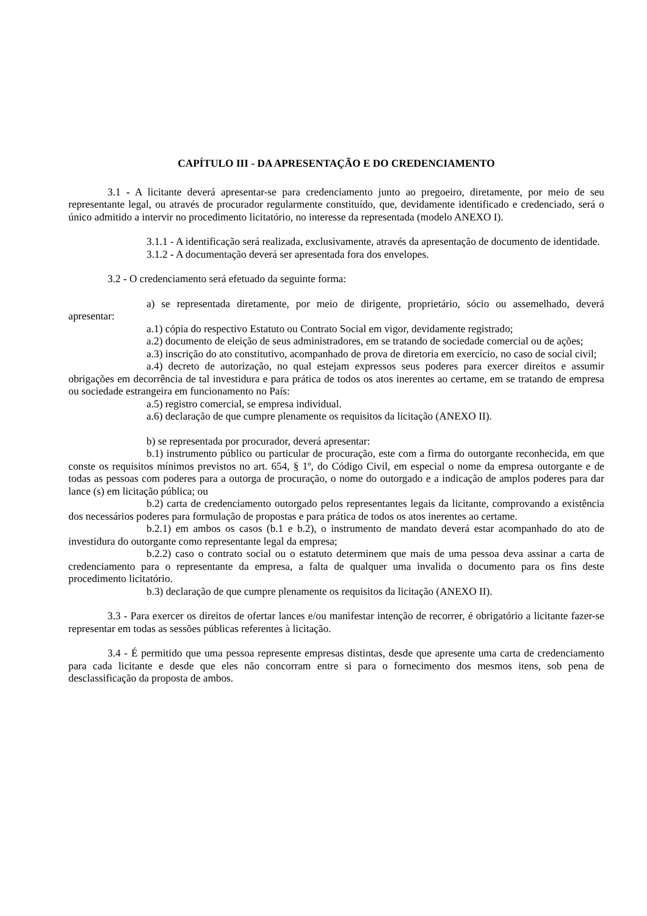CAPÍTULO III - DA APRESENTAÇÃO E DO CREDENCIAMENTO
3.1 - A licitante deverá apresentar-se para credenciamento junto ao pregoeiro, diretamente, por meio de seu representante legal, ou através de procurador regularmente constituído, que, devidamente identificado e credenciado, será o único admitido a intervir no procedimento licitatório, no interesse da representada (modelo ANEXO I).
3.1.1 - A identificação será realizada, exclusivamente, através da apresentação de documento de identidade.
3.1.2 - A documentação deverá ser apresentada fora dos envelopes.
3.2 - O credenciamento será efetuado da seguinte forma:
a) se representada diretamente, por meio de dirigente, proprietário, sócio ou assemelhado, deverá apresentar:
a.1) cópia do respectivo Estatuto ou Contrato Social em vigor, devidamente registrado;
a.2) documento de eleição de seus administradores, em se tratando de sociedade comercial ou de ações;
a.3) inscrição do ato constitutivo, acompanhado de prova de diretoria em exercício, no caso de social civil;
a.4) decreto de autorização, no qual estejam expressos seus poderes para exercer direitos e assumir obrigações em decorrência de tal investidura e para prática de todos os atos inerentes ao certame, em se tratando de empresa ou sociedade estrangeira em funcionamento no País:
a.5) registro comercial, se empresa individual.
a.6) declaração de que cumpre plenamente os requisitos da licitação (ANEXO II).
b) se representada por procurador, deverá apresentar:
b.1) instrumento público ou particular de procuração, este com a firma do outorgante reconhecida, em que conste os requisitos mínimos previstos no art. 654, § 1º, do Código Civil, em especial o nome da empresa outorgante e de todas as pessoas com poderes para a outorga de procuração, o nome do outorgado e a indicação de amplos poderes para dar lance (s) em licitação pública; ou
b.2) carta de credenciamento outorgado pelos representantes legais da licitante, comprovando a existência dos necessários poderes para formulação de propostas e para prática de todos os atos inerentes ao certame.
b.2.1) em ambos os casos (b.1 e b.2), o instrumento de mandato deverá estar acompanhado do ato de investidura do outorgante como representante legal da empresa;
b.2.2) caso o contrato social ou o estatuto determinem que mais de uma pessoa deva assinar a carta de credenciamento para o representante da empresa, a falta de qualquer uma invalida o documento para os fins deste procedimento licitatório.
b.3) declaração de que cumpre plenamente os requisitos da licitação (ANEXO II).
3.3 - Para exercer os direitos de ofertar lances e/ou manifestar intenção de recorrer, é obrigatório a licitante fazer-se representar em todas as sessões públicas referentes à licitação.
3.4 - É permitido que uma pessoa represente empresas distintas, desde que apresente uma carta de credenciamento para cada licitante e desde que eles não concorram entre si para o fornecimento dos mesmos itens, sob pena de desclassificação da proposta de ambos.